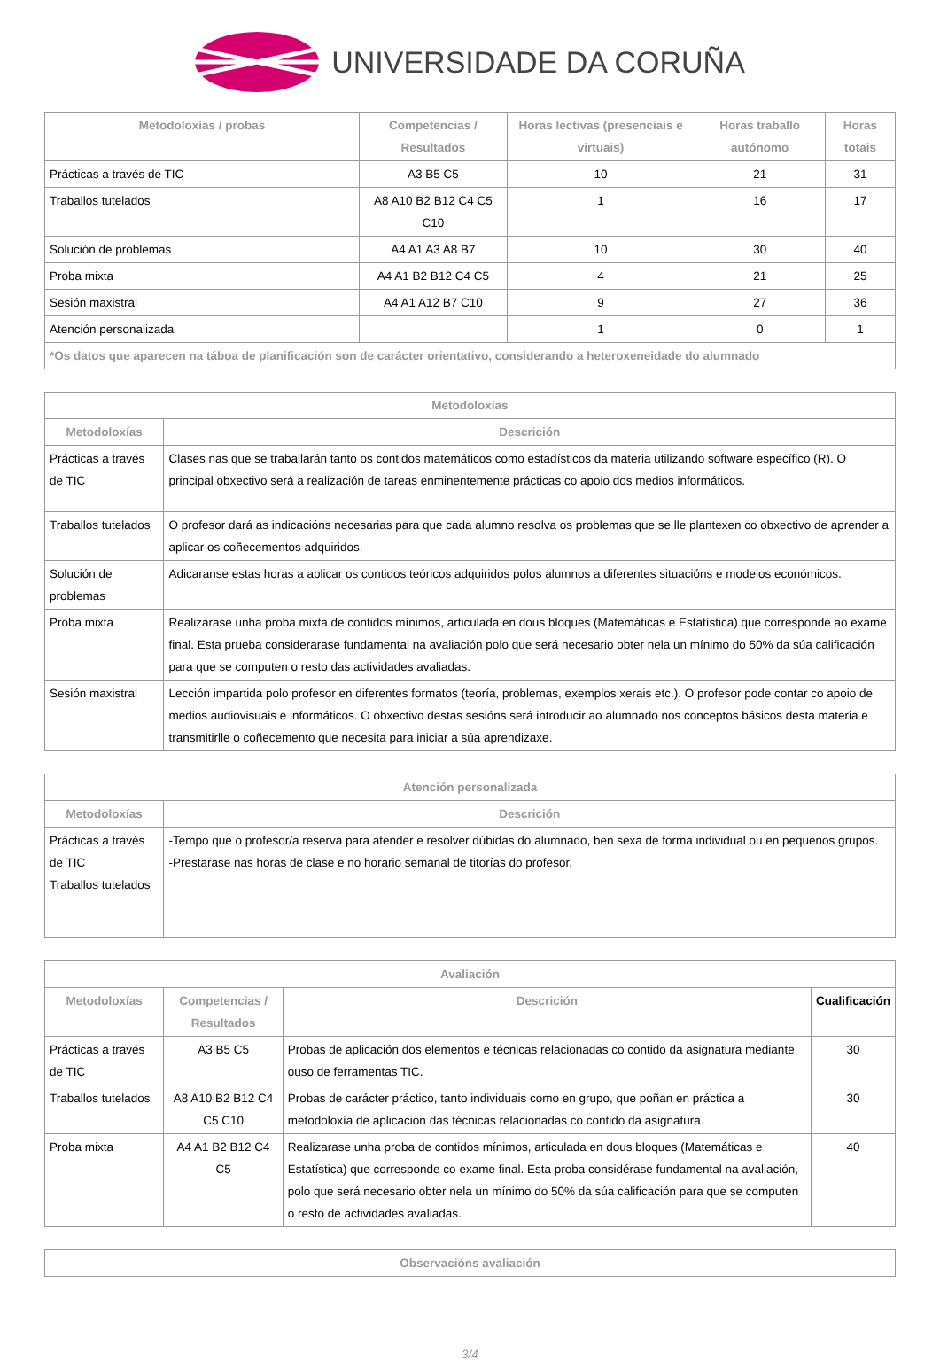UNIVERSIDADE DA CORUÑA
| Metodoloxías / probas | Competencias / Resultados | Horas lectivas (presenciais e virtuais) | Horas traballo autónomo | Horas totais |
| --- | --- | --- | --- | --- |
| Prácticas a través de TIC | A3 B5 C5 | 10 | 21 | 31 |
| Traballos tutelados | A8 A10 B2 B12 C4 C5 C10 | 1 | 16 | 17 |
| Solución de problemas | A4 A1 A3 A8 B7 | 10 | 30 | 40 |
| Proba mixta | A4 A1 B2 B12 C4 C5 | 4 | 21 | 25 |
| Sesión maxistral | A4 A1 A12 B7 C10 | 9 | 27 | 36 |
| Atención personalizada | | 1 | 0 | 1 |
| *Os datos que aparecen na táboa de planificación son de carácter orientativo, considerando a heteroxeneidade do alumnado | | | | |
| Metodoloxías | |
| --- | --- |
| Metodoloxías | Descrición |
| Prácticas a través de TIC | Clases nas que se traballarán tanto os contidos matemáticos como estadísticos da materia utilizando software específico (R). O principal obxectivo será a realización de tareas enminentemente prácticas co apoio dos medios informáticos. |
| Traballos tutelados | O profesor dará as indicacións necesarias para que cada alumno resolva os problemas que se lle plantexen co obxectivo de aprender a aplicar os coñecementos adquiridos. |
| Solución de problemas | Adicaranse estas horas a aplicar os contidos teóricos adquiridos polos alumnos a diferentes situacións e modelos económicos. |
| Proba mixta | Realizarase unha proba mixta de contidos mínimos, articulada en dous bloques (Matemáticas e Estatística) que corresponde ao exame final. Esta prueba considerarase fundamental na avaliación polo que será necesario obter nela un mínimo do 50% da súa calificación para que se computen o resto das actividades avaliadas. |
| Sesión maxistral | Lección impartida polo profesor en diferentes formatos (teoría, problemas, exemplos xerais etc.). O profesor pode contar co apoio de medios audiovisuais e informáticos. O obxectivo destas sesións será introducir ao alumnado nos conceptos básicos desta materia e transmitirlle o coñecemento que necesita para iniciar a súa aprendizaxe. |
| Atención personalizada | |
| --- | --- |
| Metodoloxías | Descrición |
| Prácticas a través de TIC Traballos tutelados | -Tempo que o profesor/a reserva para atender e resolver dúbidas do alumnado, ben sexa de forma individual ou en pequenos grupos. -Prestarase nas horas de clase e no horario semanal de titorías do profesor. |
| Avaliación | | | |
| --- | --- | --- | --- |
| Metodoloxías | Competencias / Resultados | Descrición | Cualificación |
| Prácticas a través de TIC | A3 B5 C5 | Probas de aplicación dos elementos e técnicas relacionadas co contido da asignatura mediante ouso de ferramentas TIC. | 30 |
| Traballos tutelados | A8 A10 B2 B12 C4 C5 C10 | Probas de carácter práctico, tanto individuais como en grupo, que poñan en práctica a metodoloxía de aplicación das técnicas relacionadas co contido da asignatura. | 30 |
| Proba mixta | A4 A1 B2 B12 C4 C5 | Realizarase unha proba de contidos mínimos, articulada en dous bloques (Matemáticas e Estatística) que corresponde co exame final. Esta proba considérase fundamental na avaliación, polo que será necesario obter nela un mínimo do 50% da súa calificación para que se computen o resto de actividades avaliadas. | 40 |
| Observacións avaliación |
| --- |
3/4